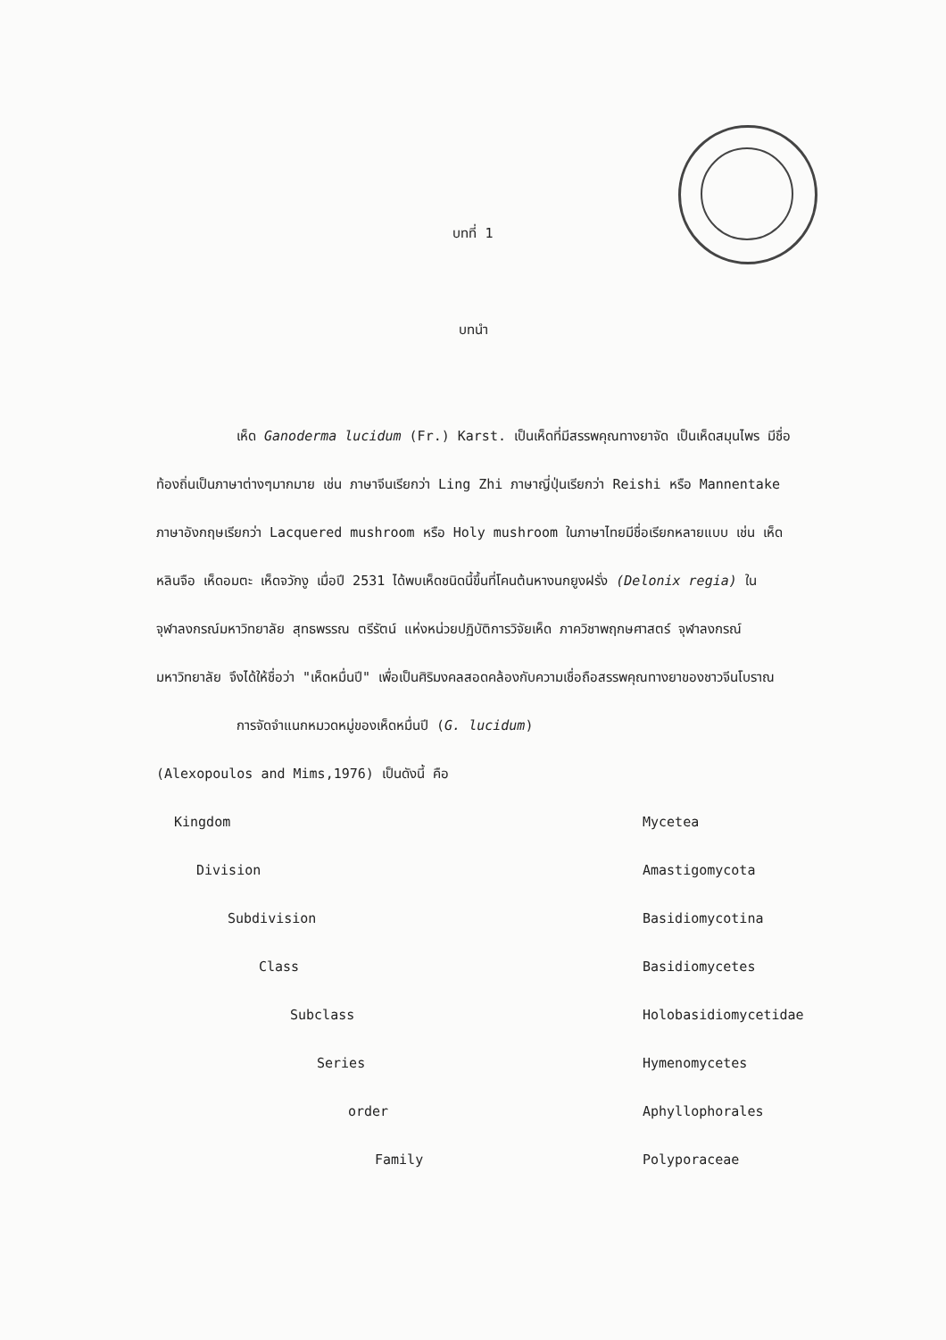บทที่ 1
บทนำ
เห็ด Ganoderma lucidum (Fr.) Karst. เป็นเห็ดที่มีสรรพคุณทางยาจัด เป็นเห็ดสมุนไพร มีชื่อท้องถิ่นเป็นภาษาต่างๆมากมาย เช่น ภาษาจีนเรียกว่า Ling Zhi ภาษาญี่ปุ่นเรียกว่า Reishi หรือ Mannentake ภาษาอังกฤษเรียกว่า Lacquered mushroom หรือ Holy mushroom ในภาษาไทยมีชื่อเรียกหลายแบบ เช่น เห็ดหลินจือ เห็ดอมตะ เห็ดจวักงู เมื่อปี 2531 ได้พบเห็ดชนิดนี้ขึ้นที่โคนต้นหางนกยูงฝรั่ง (Delonix regia) ในจุฬาลงกรณ์มหาวิทยาลัย สุทธพรรณ ตรีรัตน์ แห่งหน่วยปฏิบัติการวิจัยเห็ด ภาควิชาพฤกษศาสตร์ จุฬาลงกรณ์มหาวิทยาลัย จึงได้ให้ชื่อว่า "เห็ดหมื่นปี" เพื่อเป็นศิริมงคลสอดคล้องกับความเชื่อถือสรรพคุณทางยาของชาวจีนโบราณ
การจัดจำแนกหมวดหมู่ของเห็ดหมื่นปี (G. lucidum)
(Alexopoulos and Mims,1976) เป็นดังนี้ คือ
| Kingdom | Mycetea |
| Division | Amastigomycota |
| Subdivision | Basidiomycotina |
| Class | Basidiomycetes |
| Subclass | Holobasidiomycetidae |
| Series | Hymenomycetes |
| order | Aphyllophorales |
| Family | Polyporaceae |